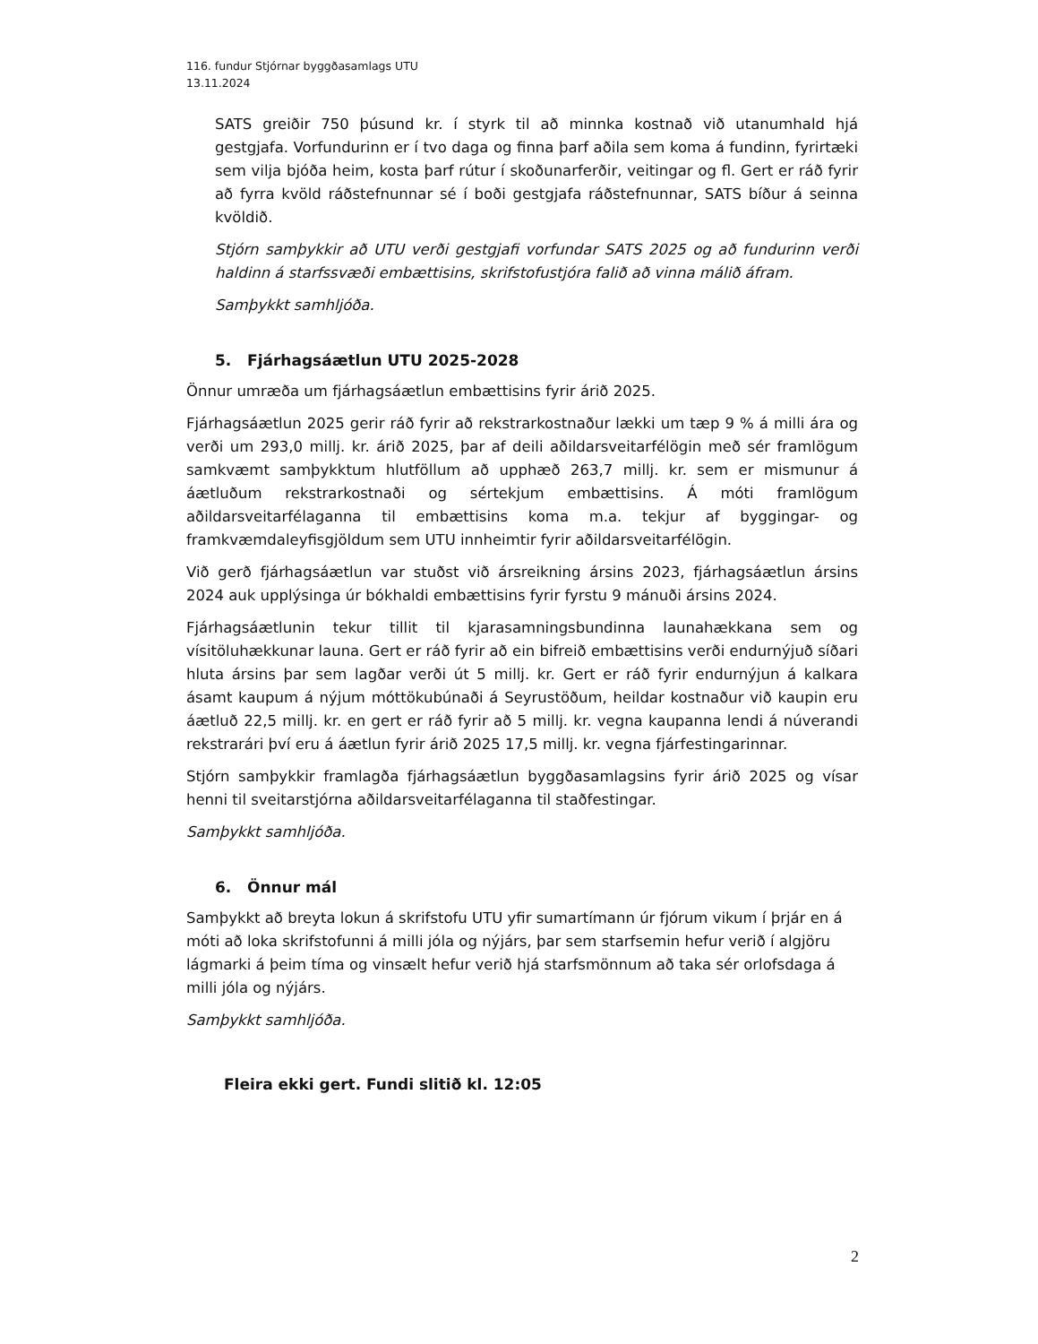116. fundur Stjórnar byggðasamlags UTU
13.11.2024
SATS greiðir 750 þúsund kr. í styrk til að minnka kostnað við utanumhald hjá gestgjafa. Vorfundurinn er í tvo daga og finna þarf aðila sem koma á fundinn, fyrirtæki sem vilja bjóða heim, kosta þarf rútur í skoðunarferðir, veitingar og fl. Gert er ráð fyrir að fyrra kvöld ráðstefnunnar sé í boði gestgjafa ráðstefnunnar, SATS bíður á seinna kvöldið.
Stjórn samþykkir að UTU verði gestgjafi vorfundar SATS 2025 og að fundurinn verði haldinn á starfssvæði embættisins, skrifstofustjóra falið að vinna málið áfram.
Samþykkt samhljóða.
5. Fjárhagsáætlun UTU 2025-2028
Önnur umræða um fjárhagsáætlun embættisins fyrir árið 2025.
Fjárhagsáætlun 2025 gerir ráð fyrir að rekstrarkostnaður lækki um tæp 9 % á milli ára og verði um 293,0 millj. kr. árið 2025, þar af deili aðildarsveitarfélögin með sér framlögum samkvæmt samþykktum hlutföllum að upphæð 263,7 millj. kr. sem er mismunur á áætluðum rekstrarkostnaði og sértekjum embættisins. Á móti framlögum aðildarsveitarfélaganna til embættisins koma m.a. tekjur af byggingar- og framkvæmdaleyfisgjöldum sem UTU innheimtir fyrir aðildarsveitarfélögin.
Við gerð fjárhagsáætlun var stuðst við ársreikning ársins 2023, fjárhagsáætlun ársins 2024 auk upplýsinga úr bókhaldi embættisins fyrir fyrstu 9 mánuði ársins 2024.
Fjárhagsáætlunin tekur tillit til kjarasamningsbundinna launahækkana sem og vísitöluhækkunar launa. Gert er ráð fyrir að ein bifreið embættisins verði endurnýjuð síðari hluta ársins þar sem lagðar verði út 5 millj. kr. Gert er ráð fyrir endurnýjun á kalkara ásamt kaupum á nýjum móttökubúnaði á Seyrustöðum, heildar kostnaður við kaupin eru áætluð 22,5 millj. kr. en gert er ráð fyrir að 5 millj. kr. vegna kaupanna lendi á núverandi rekstrarári því eru á áætlun fyrir árið 2025 17,5 millj. kr. vegna fjárfestingarinnar.
Stjórn samþykkir framlagða fjárhagsáætlun byggðasamlagsins fyrir árið 2025 og vísar henni til sveitarstjórna aðildarsveitarfélaganna til staðfestingar.
Samþykkt samhljóða.
6. Önnur mál
Samþykkt að breyta lokun á skrifstofu UTU yfir sumartímann úr fjórum vikum í þrjár en á móti að loka skrifstofunni á milli jóla og nýjárs, þar sem starfsemin hefur verið í algjöru lágmarki á þeim tíma og vinsælt hefur verið hjá starfsmönnum að taka sér orlofsdaga á milli jóla og nýjárs.
Samþykkt samhljóða.
Fleira ekki gert. Fundi slitið kl. 12:05
2